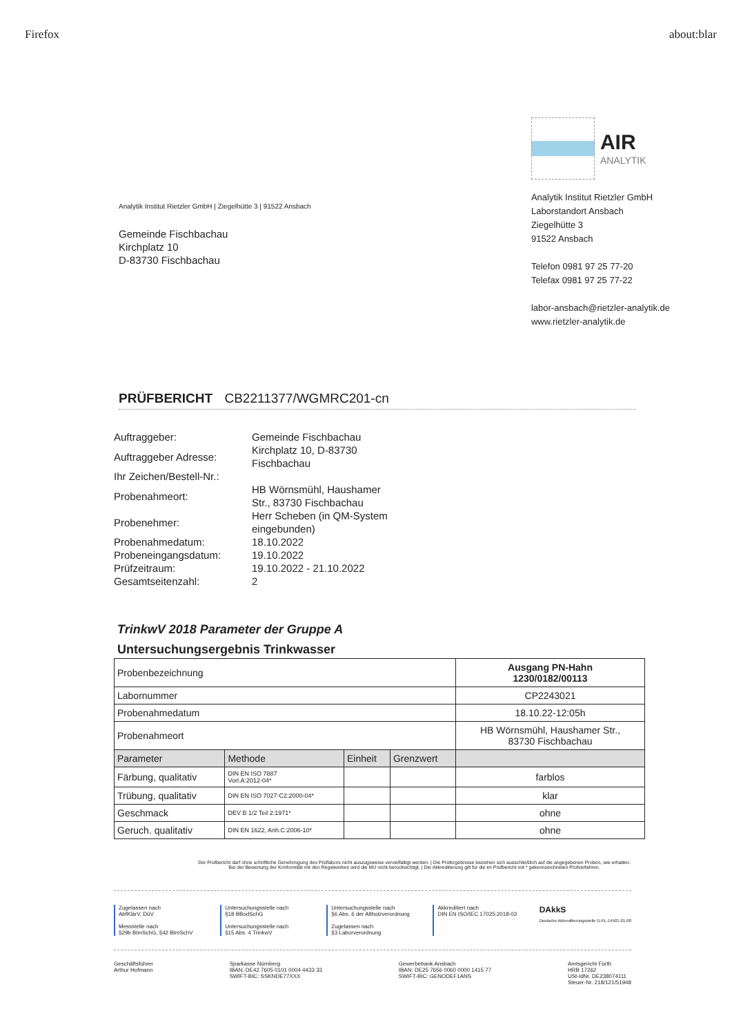Firefox about:blar
Analytik Institut Rietzler GmbH | Ziegelhütte 3 | 91522 Ansbach
Gemeinde Fischbachau
Kirchplatz 10
D-83730 Fischbachau
AIR ANALYTIK
Analytik Institut Rietzler GmbH
Laborstandort Ansbach
Ziegelhütte 3
91522 Ansbach
Telefon 0981 97 25 77-20
Telefax 0981 97 25 77-22
labor-ansbach@rietzler-analytik.de
www.rietzler-analytik.de
PRÜFBERICHT CB2211377/WGMRC201-cn
| Auftraggeber: | Gemeinde Fischbachau |
| Auftraggeber Adresse: | Kirchplatz 10, D-83730 Fischbachau |
| Ihr Zeichen/Bestell-Nr.: | |
| Probenahmeort: | HB Wörnsmühl, Haushamer Str., 83730 Fischbachau |
| Probenehmer: | Herr Scheben (in QM-System eingebunden) |
| Probenahmedatum: | 18.10.2022 |
| Probeneingangsdatum: | 19.10.2022 |
| Prüfzeitraum: | 19.10.2022 - 21.10.2022 |
| Gesamtseitenzahl: | 2 |
TrinkwV 2018 Parameter der Gruppe A
Untersuchungsergebnis Trinkwasser
| Probenbezeichnung | | | | Ausgang PN-Hahn 1230/0182/00113 |
| Labornummer | | | | CP2243021 |
| Probenahmedatum | | | | 18.10.22-12:05h |
| Probenahmeort | | | | HB Wörnsmühl, Haushamer Str., 83730 Fischbachau |
| Parameter | Methode | Einheit | Grenzwert | |
| Färbung, qualitativ | DIN EN ISO 7887 Vorl.A:2012-04* | | | farblos |
| Trübung, qualitativ | DIN EN ISO 7027-C2:2000-04* | | | klar |
| Geschmack | DEV B 1/2 Teil 2:1971* | | | ohne |
| Geruch. qualitativ | DIN EN 1622, Anh.C:2006-10* | | | ohne |
Der Prüfbericht darf ohne schriftliche Genehmigung des Prüflabors nicht auszugsweise vervielfältigt werden. | Die Prüfergebnisse beziehen sich ausschließlich auf die angegebenen Proben, wie erhalten.
Bei der Bewertung der Konformität mit den Regelwerken wird die MU nicht berücksichtigt. | Die Akkreditierung gilt für die im Prüfbericht mit * gekennzeichneten Prüfverfahren.
Zugelassen nach
AbfKlärV, DüV
Messstelle nach
§29b BImSchG, §42 BImSchV
Untersuchungsstelle nach
§18 BBodSchG
Untersuchungsstelle nach
§15 Abs. 4 TrinkwV
Untersuchungsstelle nach
§6 Abs. 6 der Altholzverordnung
Zugelassen nach
§3 Laborverordnung
Akkreditiert nach
DIN EN ISO/IEC 17025:2018-03
DAkkS
Deutsche Akkreditierungsstelle D-PL-14501-01-00
Geschäftsführer
Arthur Hofmann
Sparkasse Nürnberg
IBAN: DE42 7605 0101 0004 4433 33
SWIFT-BIC: SSKNDE77XXX
Gewerbebank Ansbach
IBAN: DE25 7656 0060 0000 1415 77
SWIFT-BIC: GENODEF1ANS
Amtsgericht Fürth
HRB 17262
USt-IdNr. DE238074111
Steuer-Nr. 218/121/51948